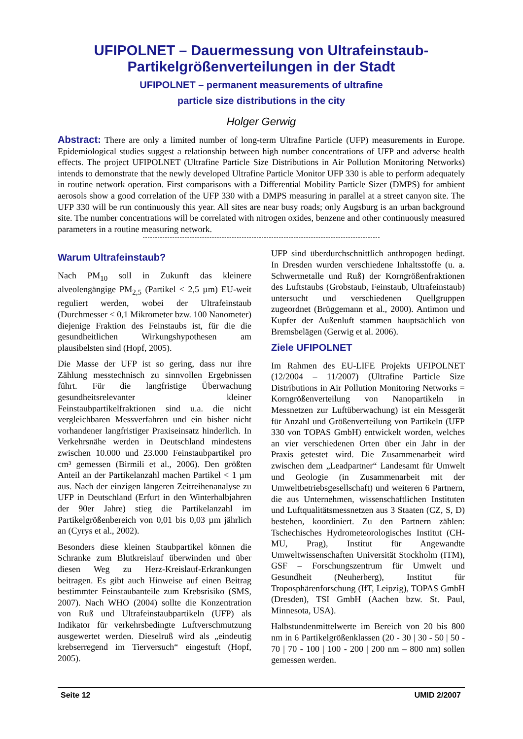UFIPOLNET – Dauermessung von Ultrafeinstaub-
Partikelgrößenverteilungen in der Stadt
UFIPOLNET – permanent measurements of ultrafine
particle size distributions in the city
Holger Gerwig
Abstract: There are only a limited number of long-term Ultrafine Particle (UFP) measurements in Europe. Epidemiological studies suggest a relationship between high number concentrations of UFP and adverse health effects. The project UFIPOLNET (Ultrafine Particle Size Distributions in Air Pollution Monitoring Networks) intends to demonstrate that the newly developed Ultrafine Particle Monitor UFP 330 is able to perform adequately in routine network operation. First comparisons with a Differential Mobility Particle Sizer (DMPS) for ambient aerosols show a good correlation of the UFP 330 with a DMPS measuring in parallel at a street canyon site. The UFP 330 will be run continuously this year. All sites are near busy roads; only Augsburg is an urban background site. The number concentrations will be correlated with nitrogen oxides, benzene and other continuously measured parameters in a routine measuring network.
Warum Ultrafeinstaub?
Nach PM<sub>10</sub> soll in Zukunft das kleinere alveolengängige PM<sub>2,5</sub> (Partikel < 2,5 µm) EU-weit reguliert werden, wobei der Ultrafeinstaub (Durchmesser < 0,1 Mikrometer bzw. 100 Nanometer) diejenige Fraktion des Feinstaubs ist, für die die gesundheitlichen Wirkungshypothesen am plausibelsten sind (Hopf, 2005).
Die Masse der UFP ist so gering, dass nur ihre Zählung messtechnisch zu sinnvollen Ergebnissen führt. Für die langfristige Überwachung gesundheitsrelevanter kleiner Feinstaubpartikelfraktionen sind u.a. die nicht vergleichbaren Messverfahren und ein bisher nicht vorhandener langfristiger Praxiseinsatz hinderlich. In Verkehrsnähe werden in Deutschland mindestens zwischen 10.000 und 23.000 Feinstaubpartikel pro cm³ gemessen (Birmili et al., 2006). Den größten Anteil an der Partikelanzahl machen Partikel < 1 µm aus. Nach der einzigen längeren Zeitreihenanalyse zu UFP in Deutschland (Erfurt in den Winterhalbjahren der 90er Jahre) stieg die Partikelanzahl im Partikelgrößenbereich von 0,01 bis 0,03 µm jährlich an (Cyrys et al., 2002).
Besonders diese kleinen Staubpartikel können die Schranke zum Blutkreislauf überwinden und über diesen Weg zu Herz-Kreislauf-Erkrankungen beitragen. Es gibt auch Hinweise auf einen Beitrag bestimmter Feinstaubanteile zum Krebsrisiko (SMS, 2007). Nach WHO (2004) sollte die Konzentration von Ruß und Ultrafeinstaubpartikeln (UFP) als Indikator für verkehrsbedingte Luftverschmutzung ausgewertet werden. Dieselruß wird als „eindeutig krebserregend im Tierversuch“ eingestuft (Hopf, 2005).
UFP sind überdurchschnittlich anthropogen bedingt. In Dresden wurden verschiedene Inhaltsstoffe (u. a. Schwermetalle und Ruß) der Korngrößenfraktionen des Luftstaubs (Grobstaub, Feinstaub, Ultrafeinstaub) untersucht und verschiedenen Quellgruppen zugeordnet (Brüggemann et al., 2000). Antimon und Kupfer der Außenluft stammen hauptsächlich von Bremsbelägen (Gerwig et al. 2006).
Ziele UFIPOLNET
Im Rahmen des EU-LIFE Projekts UFIPOLNET (12/2004 – 11/2007) (Ultrafine Particle Size Distributions in Air Pollution Monitoring Networks = Korngrößenverteilung von Nanopartikeln in Messnetzen zur Luftüberwachung) ist ein Messgerät für Anzahl und Größenverteilung von Partikeln (UFP 330 von TOPAS GmbH) entwickelt worden, welches an vier verschiedenen Orten über ein Jahr in der Praxis getestet wird. Die Zusammenarbeit wird zwischen dem „Leadpartner“ Landesamt für Umwelt und Geologie (in Zusammenarbeit mit der Umweltbetriebsgesellschaft) und weiteren 6 Partnern, die aus Unternehmen, wissenschaftlichen Instituten und Luftqualitätsmessnetzen aus 3 Staaten (CZ, S, D) bestehen, koordiniert. Zu den Partnern zählen: Tschechisches Hydrometeorologisches Institut (CH-MU, Prag), Institut für Angewandte Umweltwissenschaften Universität Stockholm (ITM), GSF – Forschungszentrum für Umwelt und Gesundheit (Neuherberg), Institut für Troposphärenforschung (IfT, Leipzig), TOPAS GmbH (Dresden), TSI GmbH (Aachen bzw. St. Paul, Minnesota, USA).
Halbstundenmittelwerte im Bereich von 20 bis 800 nm in 6 Partikelgrößenklassen (20 - 30 | 30 - 50 | 50 - 70 | 70 - 100 | 100 - 200 | 200 nm – 800 nm) sollen gemessen werden.
Seite 12 UMID 2/2007